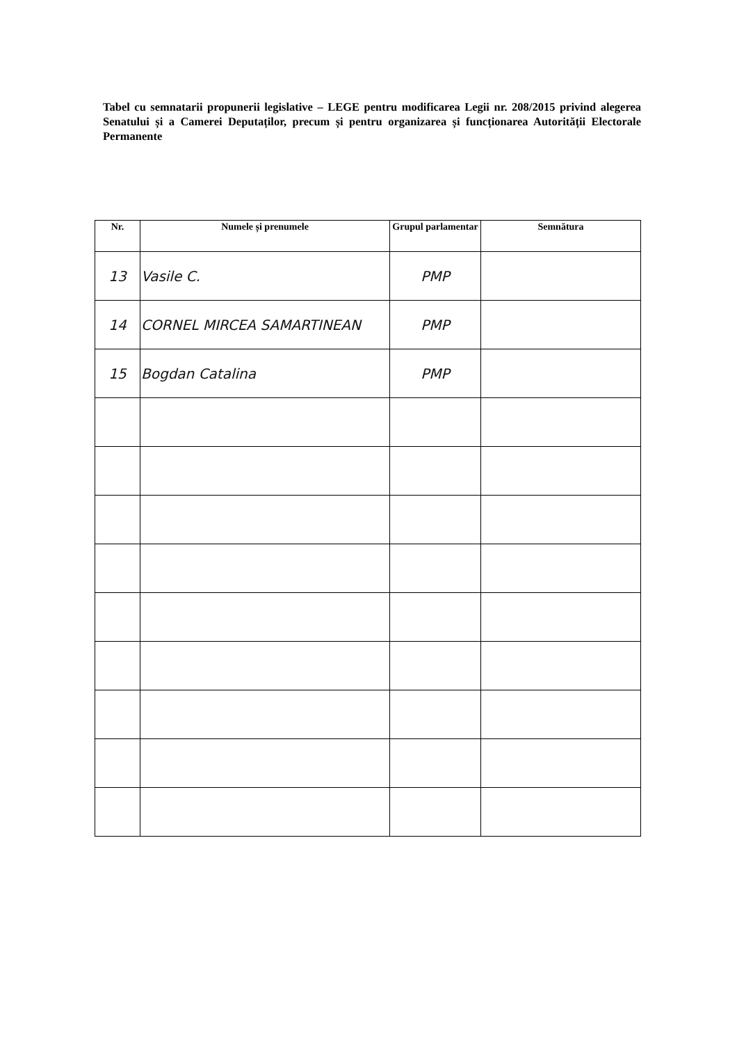Tabel cu semnatarii propunerii legislative – LEGE pentru modificarea Legii nr. 208/2015 privind alegerea Senatului și a Camerei Deputaților, precum și pentru organizarea și funcționarea Autorității Electorale Permanente
| Nr. | Numele și prenumele | Grupul parlamentar | Semnătura |
| --- | --- | --- | --- |
| 13 | Vasile C. | PMP | |
| 14 | CORNEL MIRCEA SAMARTINEAN | PMP | |
| 15 | Bogdan Catalina | PMP | |